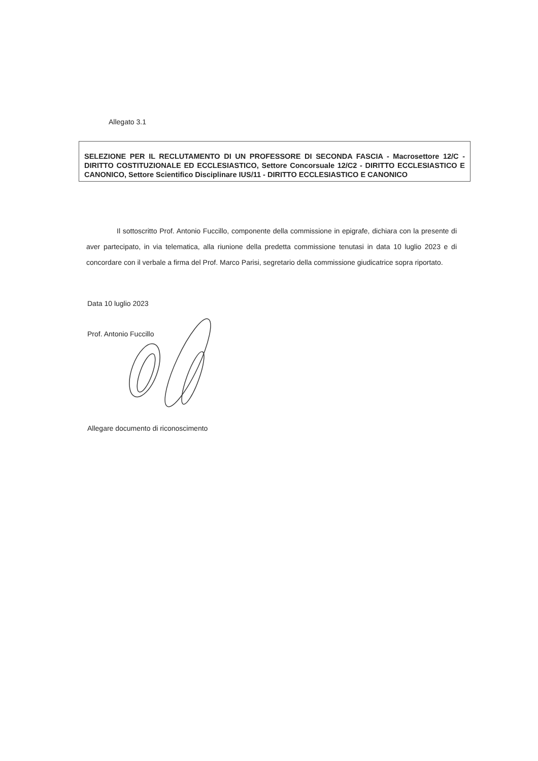Allegato 3.1
SELEZIONE PER IL RECLUTAMENTO DI UN PROFESSORE DI SECONDA FASCIA - Macrosettore 12/C - DIRITTO COSTITUZIONALE ED ECCLESIASTICO, Settore Concorsuale 12/C2 - DIRITTO ECCLESIASTICO E CANONICO, Settore Scientifico Disciplinare IUS/11 - DIRITTO ECCLESIASTICO E CANONICO
Il sottoscritto Prof. Antonio Fuccillo, componente della commissione in epigrafe, dichiara con la presente di aver partecipato, in via telematica, alla riunione della predetta commissione tenutasi in data 10 luglio 2023 e di concordare con il verbale a firma del Prof. Marco Parisi, segretario della commissione giudicatrice sopra riportato.
Data 10 luglio 2023
Prof. Antonio Fuccillo
Allegare documento di riconoscimento